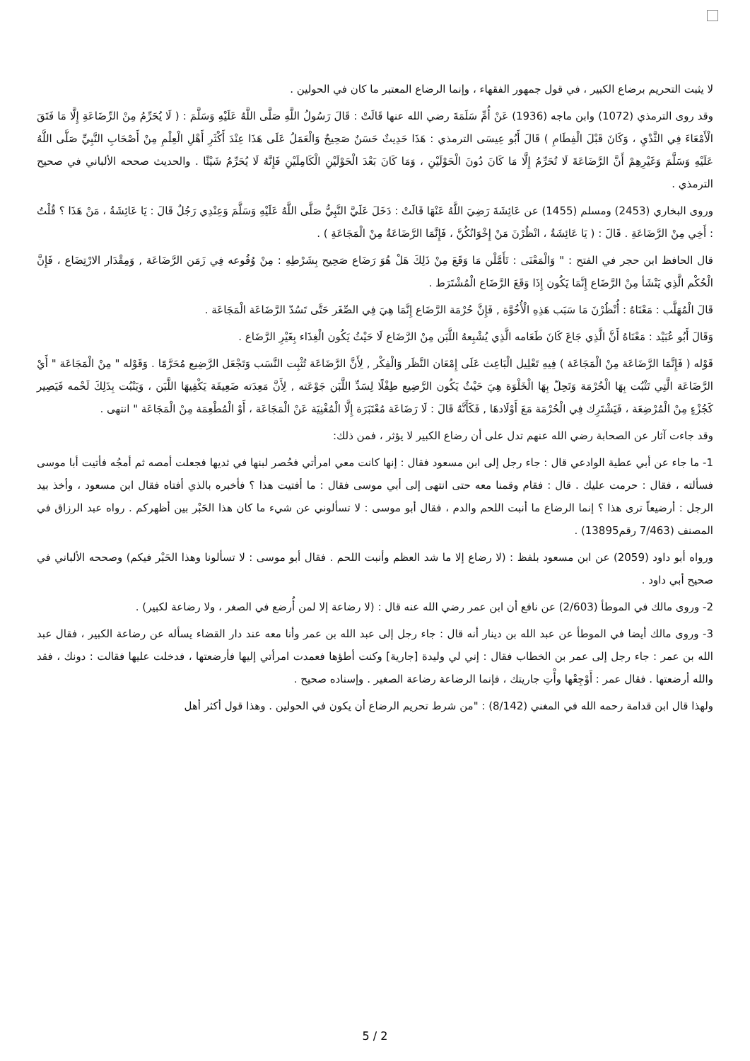لا يثبت التحريم برضاع الكبير ، في قول جمهور الفقهاء ، وإنما الرضاع المعتبر ما كان في الحولين .
وقد روى الترمذي (1072) وابن ماجه (1936) عَنْ أُمِّ سَلَمَةَ رضي الله عنها قَالَتْ : قَالَ رَسُولُ اللَّهِ صَلَّى اللَّهُ عَلَيْهِ وَسَلَّمَ : ( لَا يُحَرِّمُ مِنْ الرِّضَاعَةِ إِلَّا مَا فَتَقَ الْأَمْعَاءَ فِي الثَّدْيِ ، وَكَانَ قَبْلَ الْفِطَامِ ) قَالَ أَبُو عِيسَى الترمذي : هَذَا حَدِيثٌ حَسَنٌ صَحِيحٌ وَالْعَمَلُ عَلَى هَذَا عِنْدَ أَكْثَرِ أَهْلِ الْعِلْمِ مِنْ أَصْحَابِ النَّبِيِّ صَلَّى اللَّهُ عَلَيْهِ وَسَلَّمَ وَغَيْرِهِمْ أَنَّ الرَّضَاعَةَ لَا تُحَرِّمُ إِلَّا مَا كَانَ دُونَ الْحَوْلَيْنِ ، وَمَا كَانَ بَعْدَ الْحَوْلَيْنِ الْكَامِلَيْنِ فَإِنَّهُ لَا يُحَرِّمُ شَيْئًا . والحديث صححه الألباني في صحيح الترمذي .
وروى البخاري (2453) ومسلم (1455) عن عَائِشَةَ رَضِيَ اللَّهُ عَنْهَا قَالَتْ : دَخَلَ عَلَيَّ النَّبِيُّ صَلَّى اللَّهُ عَلَيْهِ وَسَلَّمَ وَعِنْدِي رَجُلٌ قَالَ : يَا عَائِشَةُ ، مَنْ هَذَا ؟ قُلْتُ : أَخِي مِنْ الرَّضَاعَةِ . قَالَ : ( يَا عَائِشَةُ ، انْظُرْنَ مَنْ إِخْوَانُكُنَّ ، فَإِنَّمَا الرَّضَاعَةُ مِنْ الْمَجَاعَةِ ) .
قال الحافظ ابن حجر في الفتح : " وَالْمَعْنَى : تَأَمَّلْن مَا وَقَعَ مِنْ ذَلِكَ هَلْ هُوَ رَضَاع صَحِيح بِشَرْطِهِ : مِنْ وُقُوعه فِي زَمَن الرَّضَاعَة , وَمِقْدَار الارْتِضَاع ، فَإِنَّ الْحُكْم الَّذِي يَنْشَأ مِنْ الرَّضَاع إِنَّمَا يَكُون إِذَا وَقَعَ الرَّضَاع الْمُشْتَرَط .
قَالَ الْمُهَلَّب : مَعْنَاهُ : أُنْظُرْنَ مَا سَبَب هَذِهِ الْأُخُوَّة , فَإِنَّ حُرْمَة الرَّضَاع إِنَّمَا هِيَ فِي الصِّغَر حَتَّى تَسُدّ الرَّضَاعَة الْمَجَاعَة .
وَقَالَ أَبُو عُبَيْد : مَعْنَاهُ أَنَّ الَّذِي جَاعَ كَانَ طَعَامه الَّذِي يُشْبِعهُ اللَّبَن مِنْ الرَّضَاع لَا حَيْثُ يَكُون الْغِذَاء بِغَيْرِ الرَّضَاع .
قَوْله ( فَإِنَّمَا الرَّضَاعَة مِنْ الْمَجَاعَة ) فِيهِ تَعْلِيل الْبَاعِث عَلَى إِمْعَان النَّظَر وَالْفِكْر , لِأَنَّ الرَّضَاعَة تُثْبِت النَّسَب وَتَجْعَل الرَّضِيع مُحَرَّمًا . وَقَوْله " مِنْ الْمَجَاعَة " أَيْ الرَّضَاعَة الَّتِي تَثْبُت بِهَا الْحُرْمَة وَتَحِلّ بِهَا الْخَلْوَة هِيَ حَيْثُ يَكُون الرَّضِيع طِفْلًا لِسَدِّ اللَّبَن جَوْعَته , لِأَنَّ مَعِدَته ضَعِيفَة يَكْفِيهَا اللَّبَن ، وَيَنْبُت بِذَلِكَ لَحْمه فَيَصِير كَجُزْءٍ مِنْ الْمُرْضِعَة ، فَيَشْتَرِك فِي الْحُرْمَة مَعَ أَوْلَادهَا , فَكَأَنَّهُ قَالَ : لَا رَضَاعَة مُعْتَبَرَة إِلَّا الْمُغْنِيَة عَنْ الْمَجَاعَة ، أَوْ الْمُطْعِمَة مِنْ الْمَجَاعَة " انتهى .
وقد جاءت آثار عن الصحابة رضي الله عنهم تدل على أن رضاع الكبير لا يؤثر ، فمن ذلك:
1- ما جاء عن أبي عطية الوادعي قال : جاء رجل إلى ابن مسعود فقال : إنها كانت معي امرأتي فحُصر لبنها في ثديها فجعلت أمصه ثم أمجُه فأتيت أبا موسى فسألته ، فقال : حرمت عليك . قال : فقام وقمنا معه حتى انتهى إلى أبي موسى فقال : ما أفتيت هذا ؟ فأخبره بالذي أفتاه فقال ابن مسعود ، وأخذ بيد الرجل : أرضيعاً ترى هذا ؟ إنما الرضاع ما أنبت اللحم والدم ، فقال أبو موسى : لا تسألوني عن شيء ما كان هذا الحَبْر بين أظهركم . رواه عبد الرزاق في المصنف (7/463 رقم13895) .
ورواه أبو داود (2059) عن ابن مسعود بلفظ : (لا رضاع إلا ما شد العظم وأنبت اللحم . فقال أبو موسى : لا تسألونا وهذا الحَبْر فيكم) وصححه الألباني في صحيح أبي داود .
2- وروى مالك في الموطأ (2/603) عن نافع أن ابن عمر رضي الله عنه قال : (لا رضاعة إلا لمن أُرضع في الصغر ، ولا رضاعة لكبير) .
3- وروى مالك أيضا في الموطأ عن عبد الله بن دينار أنه قال : جاء رجل إلى عبد الله بن عمر وأنا معه عند دار القضاء يسأله عن رضاعة الكبير ، فقال عبد الله بن عمر : جاء رجل إلى عمر بن الخطاب فقال : إني لي وليدة [جارية] وكنت أطؤها فعمدت امرأتي إليها فأرضعتها ، فدخلت عليها فقالت : دونك ، فقد والله أرضعتها . فقال عمر : أَوْجِعْها وأْتِ جاريتك ، فإنما الرضاعة رضاعة الصغير . وإسناده صحيح .
ولهذا قال ابن قدامة رحمه الله في المغني (8/142) : "من شرط تحريم الرضاع أن يكون في الحولين . وهذا قول أكثر أهل
5 / 2